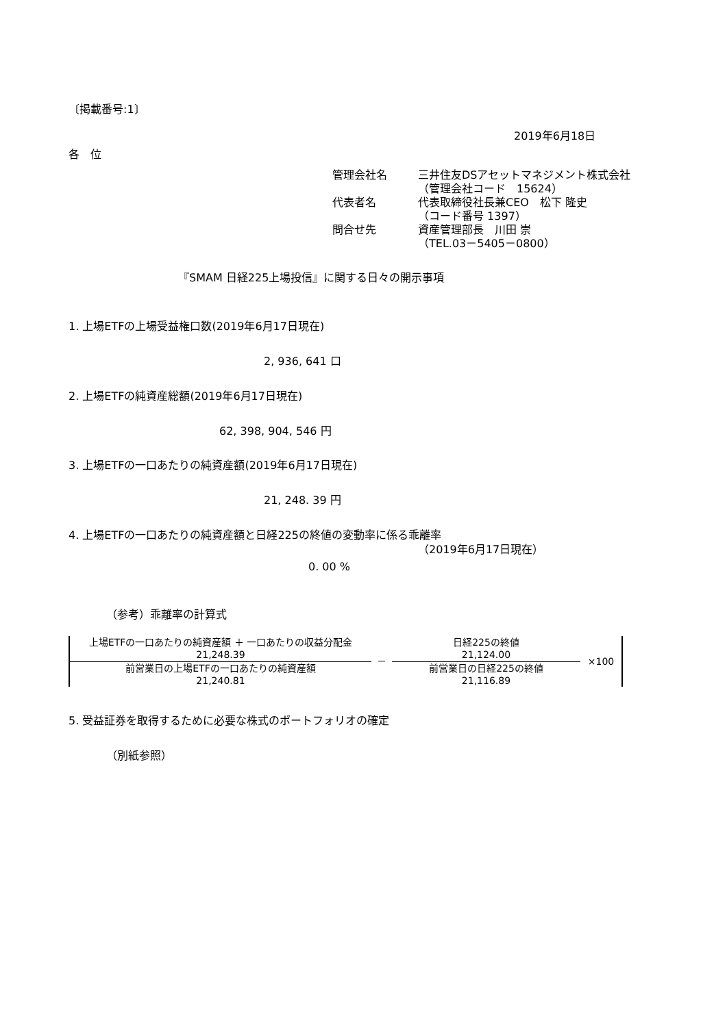〔掲載番号:1〕
2019年6月18日
各　位
管理会社名 三井住友DSアセットマネジメント株式会社
（管理会社コード　15624） 代表者名 代表取締役社長兼CEO　松下 隆史
（コード番号 1397） 問合せ先 資産管理部長　川田 崇
（TEL.03－5405－0800）
『SMAM 日経225上場投信』に関する日々の開示事項
1. 上場ETFの上場受益権口数(2019年6月17日現在)
2, 936, 641 口
2. 上場ETFの純資産総額(2019年6月17日現在)
62, 398, 904, 546 円
3. 上場ETFの一口あたりの純資産額(2019年6月17日現在)
21, 248. 39 円
4. 上場ETFの一口あたりの純資産額と日経225の終値の変動率に係る乖離率
（2019年6月17日現在）
0. 00 %
（参考）乖離率の計算式
| 上場ETFの一口あたりの純資産額 ＋ 一口あたりの収益分配金 21,248.39 | － | 日経225の終値 21,124.00 | ×100 |
| 前営業日の上場ETFの一口あたりの純資産額 21,240.81 | | 前営業日の日経225の終値 21,116.89 | |
5. 受益証券を取得するために必要な株式のポートフォリオの確定
（別紙参照）